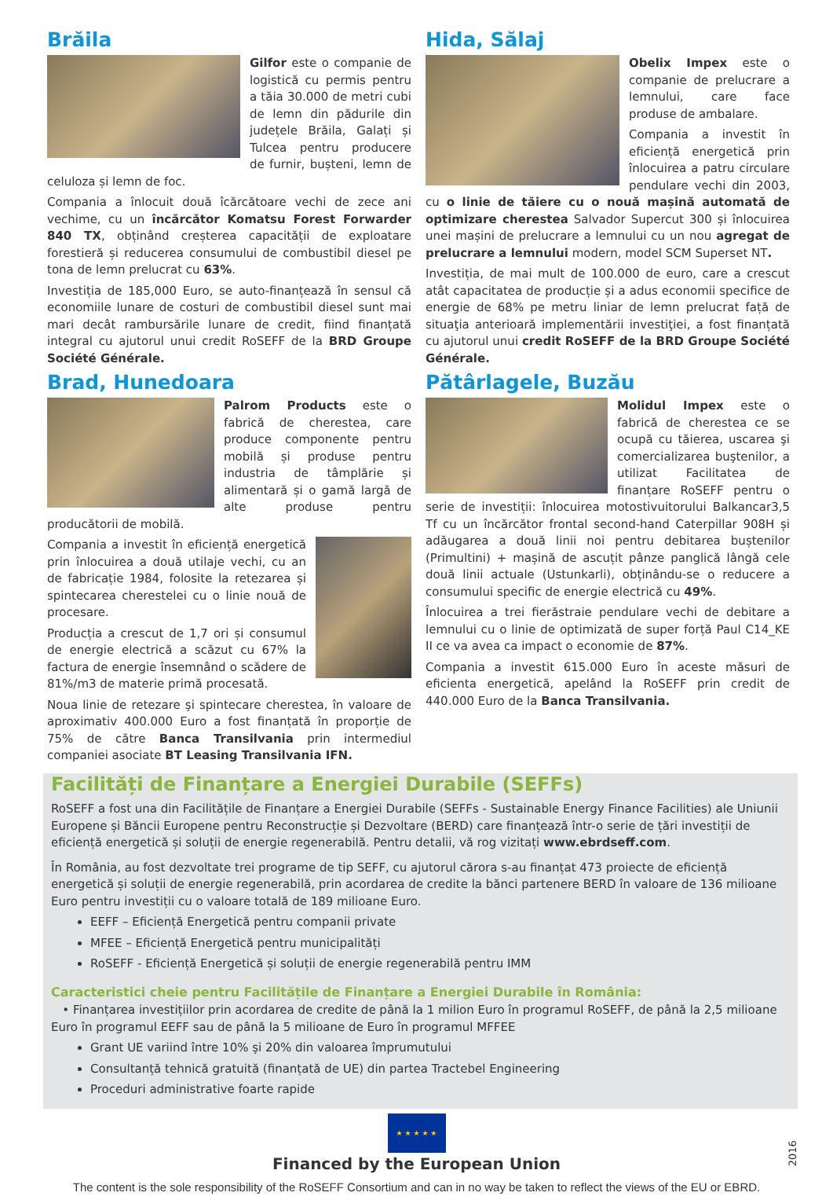Brăila
Gilfor este o companie de logistică cu permis pentru a tăia 30.000 de metri cubi de lemn din pădurile din județele Brăila, Galați și Tulcea pentru producere de furnir, bușteni, lemn de celuloza și lemn de foc.
Compania a înlocuit două îcărcătoare vechi de zece ani vechime, cu un încărcător Komatsu Forest Forwarder 840 TX, obținând creșterea capacității de exploatare forestieră și reducerea consumului de combustibil diesel pe tona de lemn prelucrat cu 63%.
Investiția de 185,000 Euro, se auto-finanțează în sensul că economiile lunare de costuri de combustibil diesel sunt mai mari decât rambursările lunare de credit, fiind finanțată integral cu ajutorul unui credit RoSEFF de la BRD Groupe Société Générale.
Brad, Hunedoara
Palrom Products este o fabrică de cherestea, care produce componente pentru mobilă și produse pentru industria de tâmplărie și alimentară și o gamă largă de alte produse pentru producătorii de mobilă.
Compania a investit în eficiență energetică prin înlocuirea a două utilaje vechi, cu an de fabricație 1984, folosite la retezarea și spintecarea cherestelei cu o linie nouă de procesare.
Producția a crescut de 1,7 ori și consumul de energie electrică a scăzut cu 67% la factura de energie însemnând o scădere de 81%/m3 de materie primă procesată.
Noua linie de retezare şi spintecare cherestea, în valoare de aproximativ 400.000 Euro a fost finanțată în proporție de 75% de către Banca Transilvania prin intermediul companiei asociate BT Leasing Transilvania IFN.
Hida, Sălaj
Obelix Impex este o companie de prelucrare a lemnului, care face produse de ambalare.
Compania a investit în eficiență energetică prin înlocuirea a patru circulare pendulare vechi din 2003, cu o linie de tăiere cu o nouă mașină automată de optimizare cherestea Salvador Supercut 300 și înlocuirea unei mașini de prelucrare a lemnului cu un nou agregat de prelucrare a lemnului modern, model SCM Superset NT.
Investiția, de mai mult de 100.000 de euro, care a crescut atât capacitatea de producție și a adus economii specifice de energie de 68% pe metru liniar de lemn prelucrat față de situaţia anterioară implementării investiţiei, a fost finanțată cu ajutorul unui credit RoSEFF de la BRD Groupe Société Générale.
Pătârlagele, Buzău
Molidul Impex este o fabrică de cherestea ce se ocupă cu tăierea, uscarea şi comercializarea buştenilor, a utilizat Facilitatea de finanțare RoSEFF pentru o serie de investiții: înlocuirea motostivuitorului Balkancar3,5 Tf cu un încărcător frontal second-hand Caterpillar 908H și adăugarea a două linii noi pentru debitarea buștenilor (Primultini) + mașină de ascuțit pânze panglică lângă cele două linii actuale (Ustunkarli), obținându-se o reducere a consumului specific de energie electrică cu 49%.
Înlocuirea a trei fierăstraie pendulare vechi de debitare a lemnului cu o linie de optimizată de super forță Paul C14_KE II ce va avea ca impact o economie de 87%.
Compania a investit 615.000 Euro în aceste măsuri de eficienta energetică, apelând la RoSEFF prin credit de 440.000 Euro de la Banca Transilvania.
Facilități de Finanțare a Energiei Durabile (SEFFs)
RoSEFF a fost una din Facilitățile de Finanțare a Energiei Durabile (SEFFs - Sustainable Energy Finance Facilities) ale Uniunii Europene și Băncii Europene pentru Reconstrucție și Dezvoltare (BERD) care finanțează într-o serie de țări investiții de eficiență energetică și soluții de energie regenerabilă. Pentru detalii, vă rog vizitați www.ebrdseff.com.
În România, au fost dezvoltate trei programe de tip SEFF, cu ajutorul cărora s-au finanțat 473 proiecte de eficiență energetică și soluții de energie regenerabilă, prin acordarea de credite la bănci partenere BERD în valoare de 136 milioane Euro pentru investiții cu o valoare totală de 189 milioane Euro.
EEFF – Eficiență Energetică pentru companii private
MFEE – Eficiență Energetică pentru municipalități
RoSEFF - Eficiență Energetică și soluții de energie regenerabilă pentru IMM
Caracteristici cheie pentru Facilitățile de Finanțare a Energiei Durabile în România:
• Finanțarea investițiilor prin acordarea de credite de până la 1 milion Euro în programul RoSEFF, de până la 2,5 milioane Euro în programul EEFF sau de până la 5 milioane de Euro în programul MFFEE
Grant UE variind între 10% şi 20% din valoarea împrumutului
Consultanță tehnică gratuită (finanțată de UE) din partea Tractebel Engineering
Proceduri administrative foarte rapide
★ ★ ★ ★ ★
2016
Financed by the European Union
The content is the sole responsibility of the RoSEFF Consortium and can in no way be taken to reflect the views of the EU or EBRD.